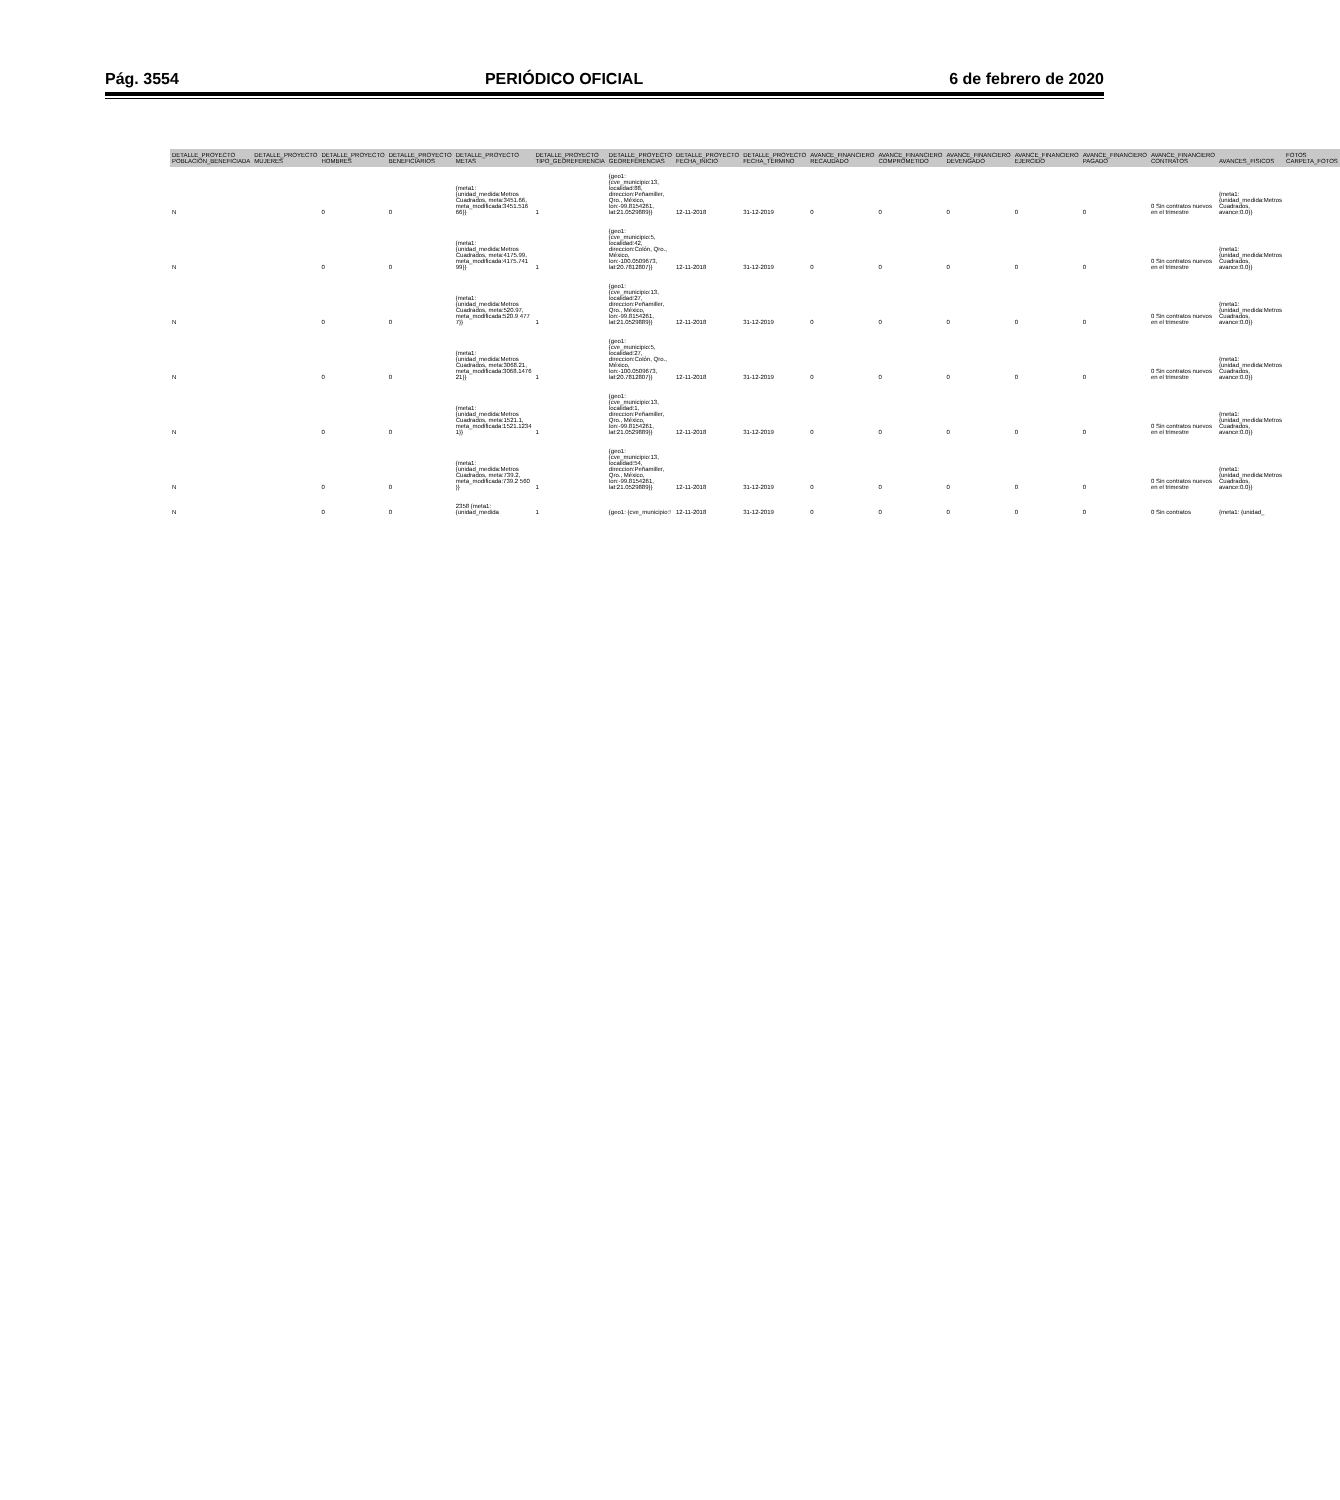Pág. 3554 PERIÓDICO OFICIAL 6 de febrero de 2020
| DETALLE_PROYECTO POBLACION_BENEFICIADA | DETALLE_PROYECTO MUJERES | DETALLE_PROYECTO HOMBRES | DETALLE_PROYECTO BENEFICIARIOS | DETALLE_PROYECTO METAS | DETALLE_PROYECTO TIPO_GEOREFERENCIA | DETALLE_PROYECTO GEOREFERENCIAS | DETALLE_PROYECTO FECHA_INICIO | DETALLE_PROYECTO FECHA_TERMINO | AVANCE_FINANCIERO RECAUDADO | AVANCE_FINANCIERO COMPROMETIDO | AVANCE_FINANCIERO DEVENGADO | AVANCE_FINANCIERO EJERCIDO | AVANCE_FINANCIERO PAGADO | AVANCE_FINANCIERO CONTRATOS | AVANCES_FISICOS | FOTOS CARPETA_FOTOS |
| --- | --- | --- | --- | --- | --- | --- | --- | --- | --- | --- | --- | --- | --- | --- | --- | --- |
| N | | 0 | 0 | {meta1: {unidad_medida:Metros Cuadrados, meta:3451.66, meta_modificada:3451.516 66}} | 1 | {geo1: {cve_municipio:13, localidad:88, direccion:Peñamiller, Qro., México, lon:-99.8154261, lat:21.0529889}} | 12-11-2018 | 31-12-2019 | 0 | 0 | 0 | 0 | 0 | 0 Sin contratos nuevos en el trimestre | {meta1: {unidad_medida:Metros Cuadrados, avance:0.0}} | |
| N | | 0 | 0 | {meta1: {unidad_medida:Metros Cuadrados, meta:4175.99, meta_modificada:4175.741 99}} | 1 | {geo1: {cve_municipio:5, localidad:42, direccion:Colón, Qro., México, lon:-100.0509673, lat:20.7812807}} | 12-11-2018 | 31-12-2019 | 0 | 0 | 0 | 0 | 0 | 0 Sin contratos nuevos en el trimestre | {meta1: {unidad_medida:Metros Cuadrados, avance:0.0}} | |
| N | | 0 | 0 | {meta1: {unidad_medida:Metros Cuadrados, meta:520.97, meta_modificada:520.9 477 7}} | 1 | {geo1: {cve_municipio:13, localidad:27, direccion:Peñamiller, Qro., México, lon:-99.8154261, lat:21.0529889}} | 12-11-2018 | 31-12-2019 | 0 | 0 | 0 | 0 | 0 | 0 Sin contratos nuevos en el trimestre | {meta1: {unidad_medida:Metros Cuadrados, avance:0.0}} | |
| N | | 0 | 0 | {meta1: {unidad_medida:Metros Cuadrados, meta:3068.21, meta_modificada:3068.1476 21}} | 1 | {geo1: {cve_municipio:5, localidad:27, direccion:Colón, Qro., México, lon:-100.0509673, lat:20.7812807}} | 12-11-2018 | 31-12-2019 | 0 | 0 | 0 | 0 | 0 | 0 Sin contratos nuevos en el trimestre | {meta1: {unidad_medida:Metros Cuadrados, avance:0.0}} | |
| N | | 0 | 0 | {meta1: {unidad_medida:Metros Cuadrados, meta:1521.1, meta_modificada:1521.1234 1}} | 1 | {geo1: {cve_municipio:13, localidad:1, direccion:Peñamiller, Qro., México, lon:-99.8154261, lat:21.0529889}} | 12-11-2018 | 31-12-2019 | 0 | 0 | 0 | 0 | 0 | 0 Sin contratos nuevos en el trimestre | {meta1: {unidad_medida:Metros Cuadrados, avance:0.0}} | |
| N | | 0 | 0 | {meta1: {unidad_medida:Metros Cuadrados, meta:739.2, meta_modificada:739.2 560 }} | 1 | {geo1: {cve_municipio:13, localidad:54, direccion:Peñamiller, Qro., México, lon:-99.8154261, lat:21.0529889}} | 12-11-2018 | 31-12-2019 | 0 | 0 | 0 | 0 | 0 | 0 Sin contratos nuevos en el trimestre | {meta1: {unidad_medida:Metros Cuadrados, avance:0.0}} | |
| N | | 0 | 0 | 2358 {meta1: {unidad_medida | 1 | {geo1: {cve_municipio:! | 12-11-2018 | 31-12-2019 | 0 | 0 | 0 | 0 | 0 | 0 Sin contratos | {meta1: {unidad_ | |